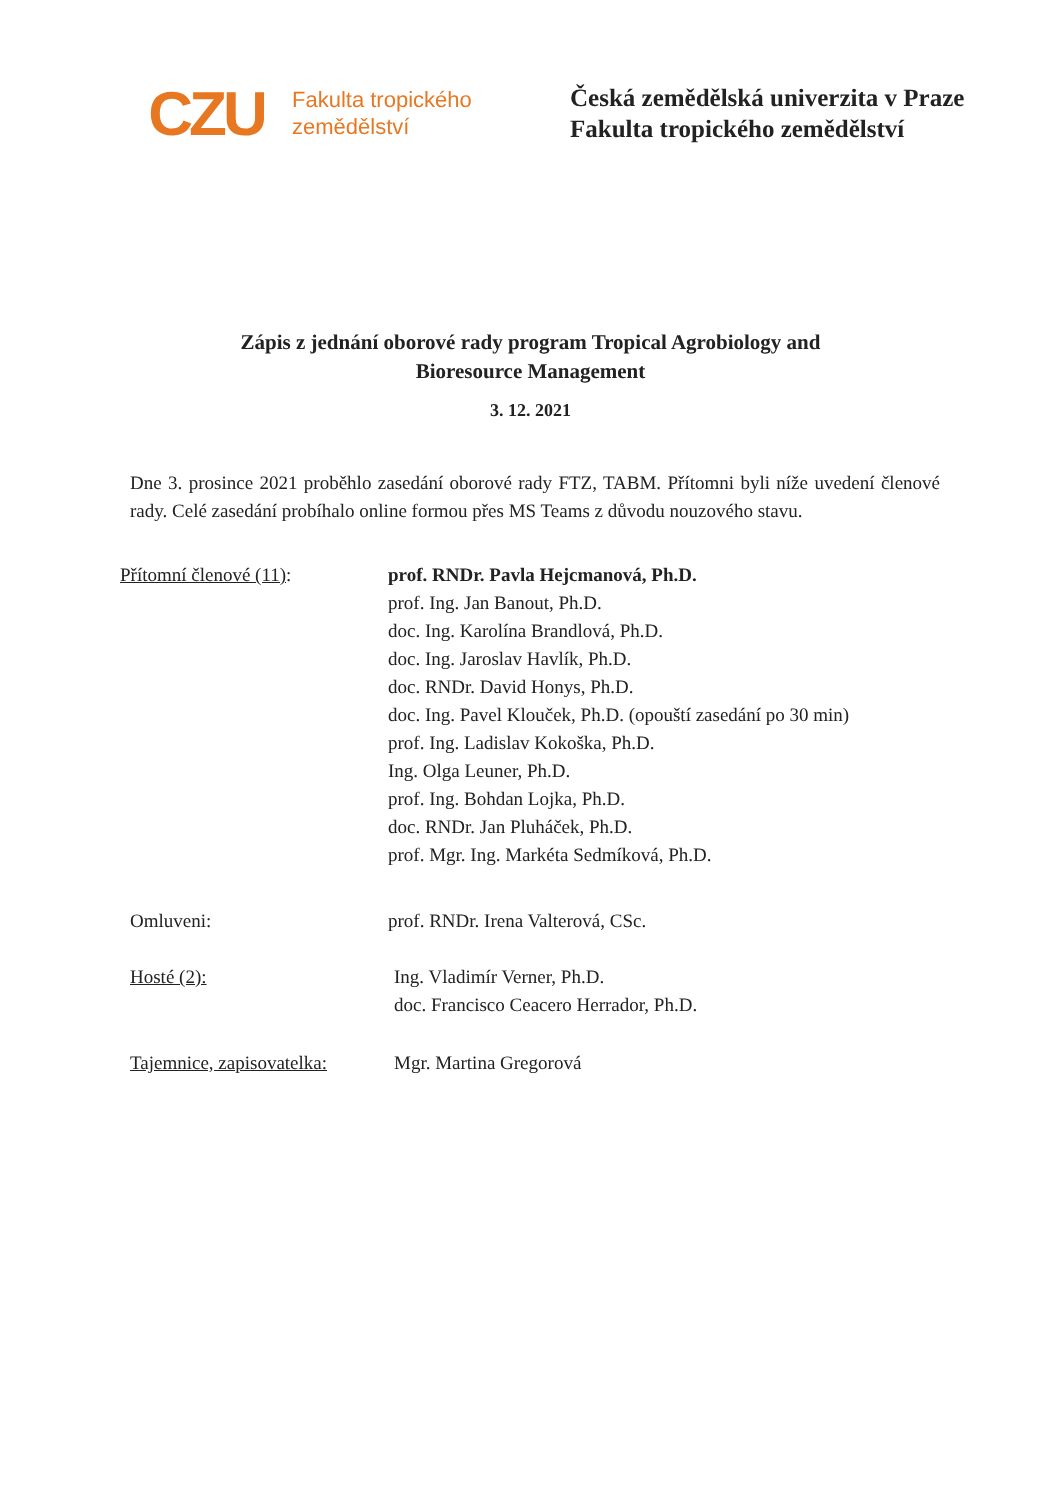CZU
Fakulta tropického zemědělství
Česká zemědělská univerzita v Praze
Fakulta tropického zemědělství
Zápis z jednání oborové rady program Tropical Agrobiology and
Bioresource Management
3. 12. 2021
Dne 3. prosince 2021 proběhlo zasedání oborové rady FTZ, TABM. Přítomni byli níže uvedení členové rady. Celé zasedání probíhalo online formou přes MS Teams z důvodu nouzového stavu.
Přítomní členové (11): prof. RNDr. Pavla Hejcmanová, Ph.D.
prof. Ing. Jan Banout, Ph.D.
doc. Ing. Karolína Brandlová, Ph.D.
doc. Ing. Jaroslav Havlík, Ph.D.
doc. RNDr. David Honys, Ph.D.
doc. Ing. Pavel Klouček, Ph.D. (opouští zasedání po 30 min)
prof. Ing. Ladislav Kokoška, Ph.D.
Ing. Olga Leuner, Ph.D.
prof. Ing. Bohdan Lojka, Ph.D.
doc. RNDr. Jan Pluháček, Ph.D.
prof. Mgr. Ing. Markéta Sedmíková, Ph.D.
Omluveni: prof. RNDr. Irena Valterová, CSc.
Hosté (2): Ing. Vladimír Verner, Ph.D.
doc. Francisco Ceacero Herrador, Ph.D.
Tajemnice, zapisovatelka:
Mgr. Martina Gregorová